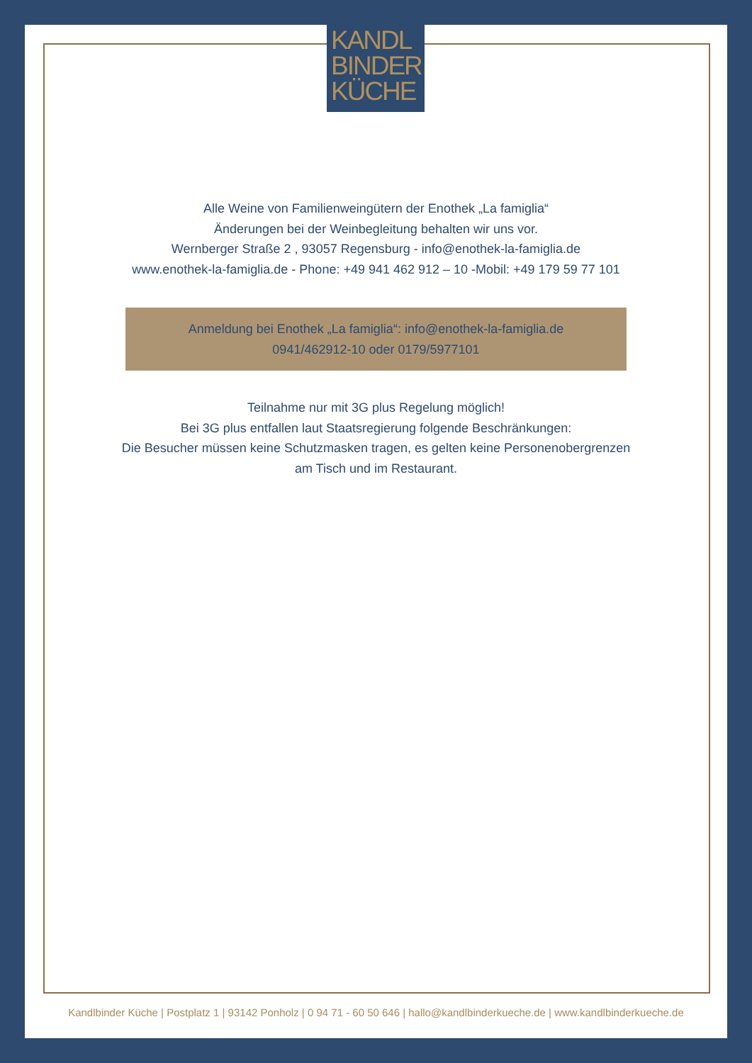KANDL
BINDER
KÜCHE
Alle Weine von Familienweingütern der Enothek „La famiglia“
Änderungen bei der Weinbegleitung behalten wir uns vor.
Wernberger Straße 2 , 93057 Regensburg - info@enothek-la-famiglia.de
www.enothek-la-famiglia.de - Phone: +49 941 462 912 – 10 -Mobil: +49 179 59 77 101
Anmeldung bei Enothek „La famiglia“: info@enothek-la-famiglia.de
0941/462912-10 oder 0179/5977101
Teilnahme nur mit 3G plus Regelung möglich!
Bei 3G plus entfallen laut Staatsregierung folgende Beschränkungen:
Die Besucher müssen keine Schutzmasken tragen, es gelten keine Personenobergrenzen
am Tisch und im Restaurant.
Kandlbinder Küche | Postplatz 1 | 93142 Ponholz | 0 94 71 - 60 50 646 | hallo@kandlbinderkueche.de | www.kandlbinderkueche.de